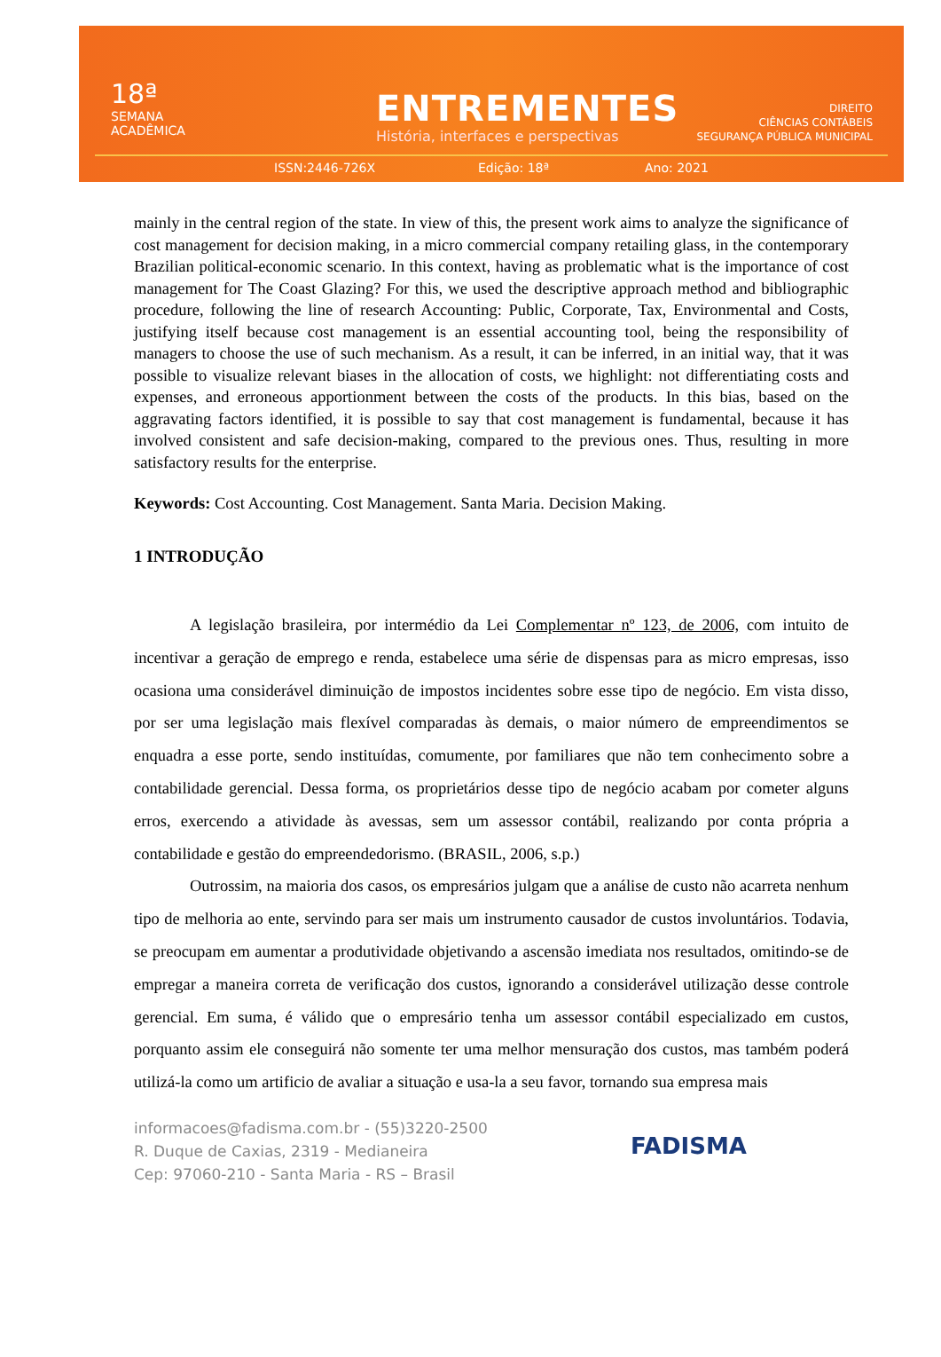18ª
SEMANA
ACADÊMICA
ENTREMENTES
História, interfaces e perspectivas
DIREITO
CIÊNCIAS CONTÁBEIS
SEGURANÇA PÚBLICA MUNICIPAL
ISSN:2446-726X Edição: 18ª Ano: 2021
mainly in the central region of the state. In view of this, the present work aims to analyze the significance of cost management for decision making, in a micro commercial company retailing glass, in the contemporary Brazilian political-economic scenario. In this context, having as problematic what is the importance of cost management for The Coast Glazing? For this, we used the descriptive approach method and bibliographic procedure, following the line of research Accounting: Public, Corporate, Tax, Environmental and Costs, justifying itself because cost management is an essential accounting tool, being the responsibility of managers to choose the use of such mechanism. As a result, it can be inferred, in an initial way, that it was possible to visualize relevant biases in the allocation of costs, we highlight: not differentiating costs and expenses, and erroneous apportionment between the costs of the products. In this bias, based on the aggravating factors identified, it is possible to say that cost management is fundamental, because it has involved consistent and safe decision-making, compared to the previous ones. Thus, resulting in more satisfactory results for the enterprise.
Keywords: Cost Accounting. Cost Management. Santa Maria. Decision Making.
1 INTRODUÇÃO
A legislação brasileira, por intermédio da Lei Complementar nº 123, de 2006, com intuito de incentivar a geração de emprego e renda, estabelece uma série de dispensas para as micro empresas, isso ocasiona uma considerável diminuição de impostos incidentes sobre esse tipo de negócio. Em vista disso, por ser uma legislação mais flexível comparadas às demais, o maior número de empreendimentos se enquadra a esse porte, sendo instituídas, comumente, por familiares que não tem conhecimento sobre a contabilidade gerencial. Dessa forma, os proprietários desse tipo de negócio acabam por cometer alguns erros, exercendo a atividade às avessas, sem um assessor contábil, realizando por conta própria a contabilidade e gestão do empreendedorismo. (BRASIL, 2006, s.p.)
Outrossim, na maioria dos casos, os empresários julgam que a análise de custo não acarreta nenhum tipo de melhoria ao ente, servindo para ser mais um instrumento causador de custos involuntários. Todavia, se preocupam em aumentar a produtividade objetivando a ascensão imediata nos resultados, omitindo-se de empregar a maneira correta de verificação dos custos, ignorando a considerável utilização desse controle gerencial. Em suma, é válido que o empresário tenha um assessor contábil especializado em custos, porquanto assim ele conseguirá não somente ter uma melhor mensuração dos custos, mas também poderá utilizá-la como um artificio de avaliar a situação e usa-la a seu favor, tornando sua empresa mais
informacoes@fadisma.com.br - (55)3220-2500
R. Duque de Caxias, 2319 - Medianeira
Cep: 97060-210 - Santa Maria - RS – Brasil
FADISMA